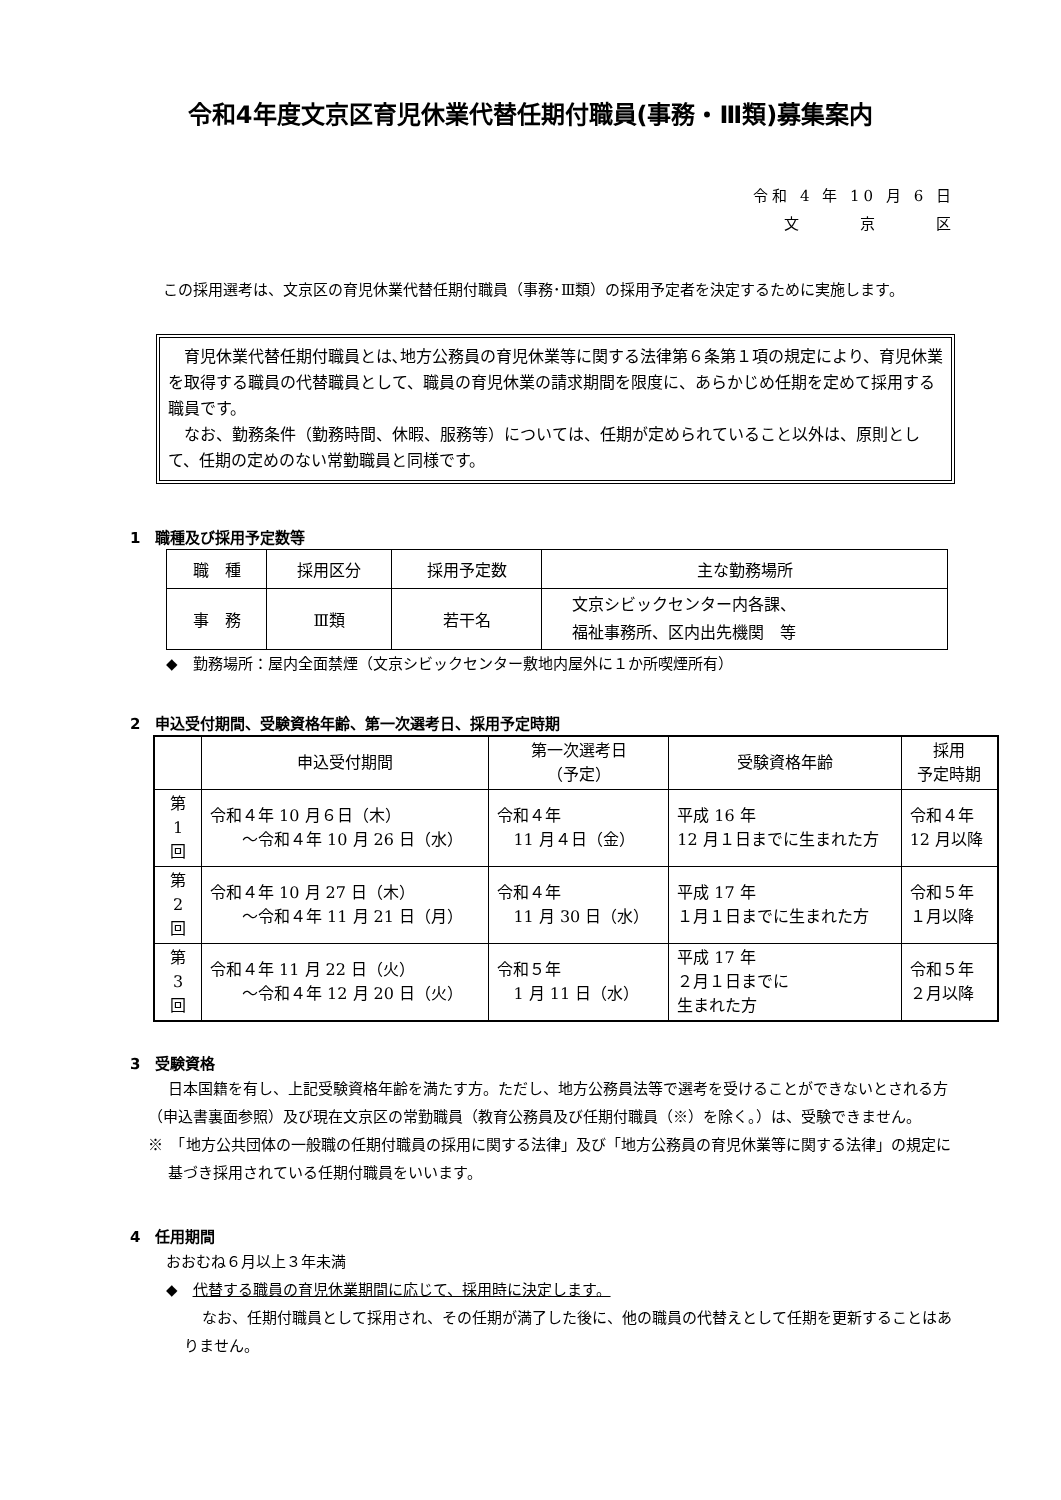令和4年度文京区育児休業代替任期付職員(事務・Ⅲ類)募集案内
令和 4 年 10 月 6 日
文　　　京　　　区
この採用選考は、文京区の育児休業代替任期付職員（事務･Ⅲ類）の採用予定者を決定するために実施します。
育児休業代替任期付職員とは､地方公務員の育児休業等に関する法律第６条第１項の規定により、育児休業を取得する職員の代替職員として、職員の育児休業の請求期間を限度に、あらかじめ任期を定めて採用する職員です。
なお、勤務条件（勤務時間、休暇、服務等）については、任期が定められていること以外は、原則として、任期の定めのない常勤職員と同様です。
1　職種及び採用予定数等
| 職 種 | 採用区分 | 採用予定数 | 主な勤務場所 |
| --- | --- | --- | --- |
| 事 務 | Ⅲ類 | 若干名 | 文京シビックセンター内各課、 福祉事務所、区内出先機関 等 |
◆　勤務場所：屋内全面禁煙（文京シビックセンター敷地内屋外に１か所喫煙所有）
2　申込受付期間、受験資格年齢、第一次選考日、採用予定時期
| | 申込受付期間 | 第一次選考日 （予定） | 受験資格年齢 | 採用 予定時期 |
| --- | --- | --- | --- | --- |
| 第 1 回 | 令和４年 10 月６日（木） ～令和４年 10 月 26 日（水） | 令和４年 11 月４日（金） | 平成 16 年 12 月１日までに生まれた方 | 令和４年 12 月以降 |
| 第 2 回 | 令和４年 10 月 27 日（木） ～令和４年 11 月 21 日（月） | 令和４年 11 月 30 日（水） | 平成 17 年 １月１日までに生まれた方 | 令和５年 １月以降 |
| 第 3 回 | 令和４年 11 月 22 日（火） ～令和４年 12 月 20 日（火） | 令和５年 1 月 11 日（水） | 平成 17 年 ２月１日までに 生まれた方 | 令和５年 ２月以降 |
3　受験資格
日本国籍を有し、上記受験資格年齢を満たす方。ただし、地方公務員法等で選考を受けることができないとされる方（申込書裏面参照）及び現在文京区の常勤職員（教育公務員及び任期付職員（※）を除く。）は、受験できません。
※　「地方公共団体の一般職の任期付職員の採用に関する法律」及び「地方公務員の育児休業等に関する法律」の規定に基づき採用されている任期付職員をいいます。
4　任用期間
おおむね６月以上３年未満
◆　代替する職員の育児休業期間に応じて、採用時に決定します。
なお、任期付職員として採用され、その任期が満了した後に、他の職員の代替えとして任期を更新することはありません。